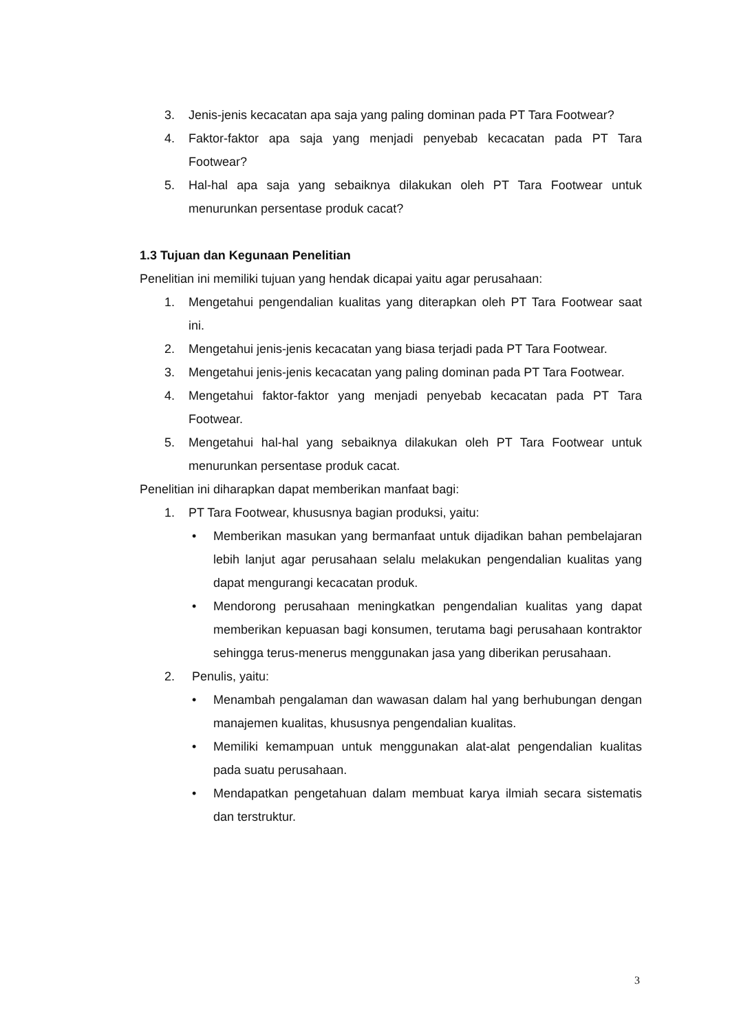3. Jenis-jenis kecacatan apa saja yang paling dominan pada PT Tara Footwear?
4. Faktor-faktor apa saja yang menjadi penyebab kecacatan pada PT Tara Footwear?
5. Hal-hal apa saja yang sebaiknya dilakukan oleh PT Tara Footwear untuk menurunkan persentase produk cacat?
1.3 Tujuan dan Kegunaan Penelitian
Penelitian ini memiliki tujuan yang hendak dicapai yaitu agar perusahaan:
1. Mengetahui pengendalian kualitas yang diterapkan oleh PT Tara Footwear saat ini.
2. Mengetahui jenis-jenis kecacatan yang biasa terjadi pada PT Tara Footwear.
3. Mengetahui jenis-jenis kecacatan yang paling dominan pada PT Tara Footwear.
4. Mengetahui faktor-faktor yang menjadi penyebab kecacatan pada PT Tara Footwear.
5. Mengetahui hal-hal yang sebaiknya dilakukan oleh PT Tara Footwear untuk menurunkan persentase produk cacat.
Penelitian ini diharapkan dapat memberikan manfaat bagi:
1. PT Tara Footwear, khususnya bagian produksi, yaitu:
• Memberikan masukan yang bermanfaat untuk dijadikan bahan pembelajaran lebih lanjut agar perusahaan selalu melakukan pengendalian kualitas yang dapat mengurangi kecacatan produk.
• Mendorong perusahaan meningkatkan pengendalian kualitas yang dapat memberikan kepuasan bagi konsumen, terutama bagi perusahaan kontraktor sehingga terus-menerus menggunakan jasa yang diberikan perusahaan.
2. Penulis, yaitu:
• Menambah pengalaman dan wawasan dalam hal yang berhubungan dengan manajemen kualitas, khususnya pengendalian kualitas.
• Memiliki kemampuan untuk menggunakan alat-alat pengendalian kualitas pada suatu perusahaan.
• Mendapatkan pengetahuan dalam membuat karya ilmiah secara sistematis dan terstruktur.
3